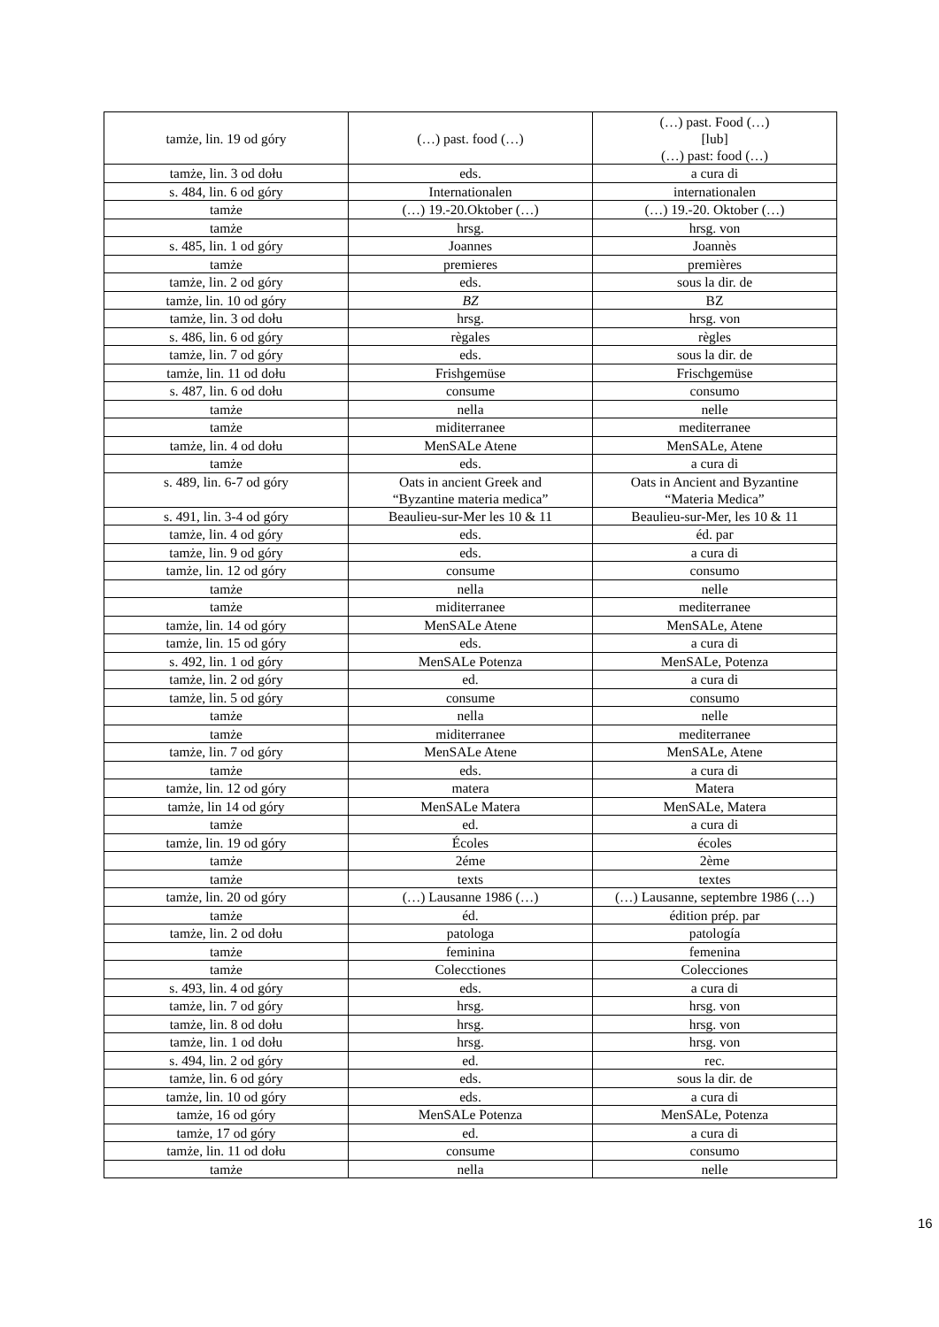| tamże, lin. 19 od góry | (…) past. food (…) | (…) past. Food (…) [lub] (…) past: food (…) |
| tamże, lin. 3 od dołu | eds. | a cura di |
| s. 484, lin. 6 od góry | Internationalen | internationalen |
| tamże | (…) 19.-20.Oktober (…) | (…) 19.-20. Oktober (…) |
| tamże | hrsg. | hrsg. von |
| s. 485, lin. 1 od góry | Joannes | Joannès |
| tamże | premieres | premières |
| tamże, lin. 2 od góry | eds. | sous la dir. de |
| tamże, lin. 10 od góry | BZ | BZ |
| tamże, lin. 3 od dołu | hrsg. | hrsg. von |
| s. 486, lin. 6 od góry | règales | règles |
| tamże, lin. 7 od góry | eds. | sous la dir. de |
| tamże, lin. 11 od dołu | Frishgemüse | Frischgemüse |
| s. 487, lin. 6 od dołu | consume | consumo |
| tamże | nella | nelle |
| tamże | miditerranee | mediterranee |
| tamże, lin. 4 od dołu | MenSALe Atene | MenSALe, Atene |
| tamże | eds. | a cura di |
| s. 489, lin. 6-7 od góry | Oats in ancient Greek and “Byzantine materia medica” | Oats in Ancient and Byzantine “Materia Medica” |
| s. 491, lin. 3-4 od góry | Beaulieu-sur-Mer les 10 & 11 | Beaulieu-sur-Mer, les 10 & 11 |
| tamże, lin. 4 od góry | eds. | éd. par |
| tamże, lin. 9 od góry | eds. | a cura di |
| tamże, lin. 12 od góry | consume | consumo |
| tamże | nella | nelle |
| tamże | miditerranee | mediterranee |
| tamże, lin. 14 od góry | MenSALe Atene | MenSALe, Atene |
| tamże, lin. 15 od góry | eds. | a cura di |
| s. 492, lin. 1 od góry | MenSALe Potenza | MenSALe, Potenza |
| tamże, lin. 2 od góry | ed. | a cura di |
| tamże, lin. 5 od góry | consume | consumo |
| tamże | nella | nelle |
| tamże | miditerranee | mediterranee |
| tamże, lin. 7 od góry | MenSALe Atene | MenSALe, Atene |
| tamże | eds. | a cura di |
| tamże, lin. 12 od góry | matera | Matera |
| tamże, lin 14 od góry | MenSALe Matera | MenSALe, Matera |
| tamże | ed. | a cura di |
| tamże, lin. 19 od góry | Écoles | écoles |
| tamże | 2éme | 2ème |
| tamże | texts | textes |
| tamże, lin. 20 od góry | (…) Lausanne 1986 (…) | (…) Lausanne, septembre 1986 (…) |
| tamże | éd. | édition prép. par |
| tamże, lin. 2 od dołu | patologa | patología |
| tamże | feminina | femenina |
| tamże | Colecctiones | Colecciones |
| s. 493, lin. 4 od góry | eds. | a cura di |
| tamże, lin. 7 od góry | hrsg. | hrsg. von |
| tamże, lin. 8 od dołu | hrsg. | hrsg. von |
| tamże, lin. 1 od dołu | hrsg. | hrsg. von |
| s. 494, lin. 2 od góry | ed. | rec. |
| tamże, lin. 6 od góry | eds. | sous la dir. de |
| tamże, lin. 10 od góry | eds. | a cura di |
| tamże, 16 od góry | MenSALe Potenza | MenSALe, Potenza |
| tamże, 17 od góry | ed. | a cura di |
| tamże, lin. 11 od dołu | consume | consumo |
| tamże | nella | nelle |
16